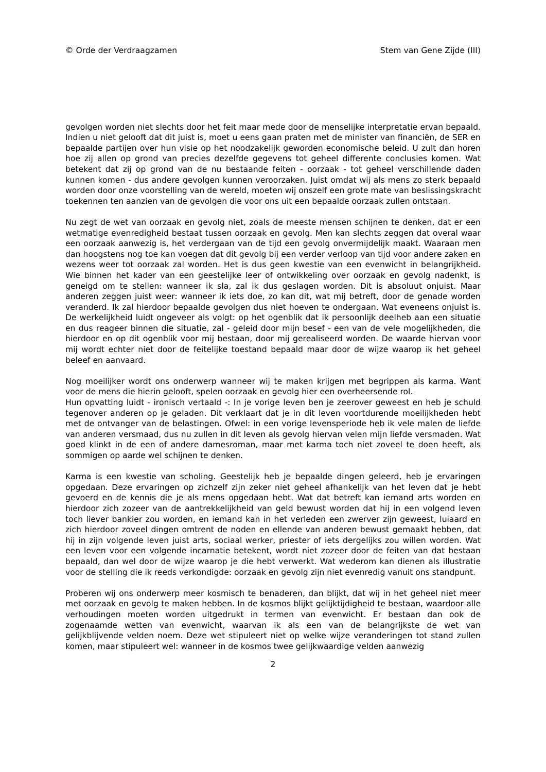© Orde der Verdraagzamen Stem van Gene Zijde (III)
gevolgen worden niet slechts door het feit maar mede door de menselijke interpretatie ervan bepaald. Indien u niet gelooft dat dit juist is, moet u eens gaan praten met de minister van financiën, de SER en bepaalde partijen over hun visie op het noodzakelijk geworden economische beleid. U zult dan horen hoe zij allen op grond van precies dezelfde gegevens tot geheel differente conclusies komen. Wat betekent dat zij op grond van de nu bestaande feiten - oorzaak - tot geheel verschillende daden kunnen komen - dus andere gevolgen kunnen veroorzaken. Juist omdat wij als mens zo sterk bepaald worden door onze voorstelling van de wereld, moeten wij onszelf een grote mate van beslissingskracht toekennen ten aanzien van de gevolgen die voor ons uit een bepaalde oorzaak zullen ontstaan.
Nu zegt de wet van oorzaak en gevolg niet, zoals de meeste mensen schijnen te denken, dat er een wetmatige evenredigheid bestaat tussen oorzaak en gevolg. Men kan slechts zeggen dat overal waar een oorzaak aanwezig is, het verdergaan van de tijd een gevolg onvermijdelijk maakt. Waaraan men dan hoogstens nog toe kan voegen dat dit gevolg bij een verder verloop van tijd voor andere zaken en wezens weer tot oorzaak zal worden. Het is dus geen kwestie van een evenwicht in belangrijkheid. Wie binnen het kader van een geestelijke leer of ontwikkeling over oorzaak en gevolg nadenkt, is geneigd om te stellen: wanneer ik sla, zal ik dus geslagen worden. Dit is absoluut onjuist. Maar anderen zeggen juist weer: wanneer ik iets doe, zo kan dit, wat mij betreft, door de genade worden veranderd. Ik zal hierdoor bepaalde gevolgen dus niet hoeven te ondergaan. Wat eveneens onjuist is. De werkelijkheid luidt ongeveer als volgt: op het ogenblik dat ik persoonlijk deelheb aan een situatie en dus reageer binnen die situatie, zal - geleid door mijn besef - een van de vele mogelijkheden, die hierdoor en op dit ogenblik voor mij bestaan, door mij gerealiseerd worden. De waarde hiervan voor mij wordt echter niet door de feitelijke toestand bepaald maar door de wijze waarop ik het geheel beleef en aanvaard.
Nog moeilijker wordt ons onderwerp wanneer wij te maken krijgen met begrippen als karma. Want voor de mens die hierin gelooft, spelen oorzaak en gevolg hier een overheersende rol.
Hun opvatting luidt - ironisch vertaald -: In je vorige leven ben je zeerover geweest en heb je schuld tegenover anderen op je geladen. Dit verklaart dat je in dit leven voortdurende moeilijkheden hebt met de ontvanger van de belastingen. Ofwel: in een vorige levensperiode heb ik vele malen de liefde van anderen versmaad, dus nu zullen in dit leven als gevolg hiervan velen mijn liefde versmaden. Wat goed klinkt in de een of andere damesroman, maar met karma toch niet zoveel te doen heeft, als sommigen op aarde wel schijnen te denken.
Karma is een kwestie van scholing. Geestelijk heb je bepaalde dingen geleerd, heb je ervaringen opgedaan. Deze ervaringen op zichzelf zijn zeker niet geheel afhankelijk van het leven dat je hebt gevoerd en de kennis die je als mens opgedaan hebt. Wat dat betreft kan iemand arts worden en hierdoor zich zozeer van de aantrekkelijkheid van geld bewust worden dat hij in een volgend leven toch liever bankier zou worden, en iemand kan in het verleden een zwerver zijn geweest, luiaard en zich hierdoor zoveel dingen omtrent de noden en ellende van anderen bewust gemaakt hebben, dat hij in zijn volgende leven juist arts, sociaal werker, priester of iets dergelijks zou willen worden. Wat een leven voor een volgende incarnatie betekent, wordt niet zozeer door de feiten van dat bestaan bepaald, dan wel door de wijze waarop je die hebt verwerkt. Wat wederom kan dienen als illustratie voor de stelling die ik reeds verkondigde: oorzaak en gevolg zijn niet evenredig vanuit ons standpunt.
Proberen wij ons onderwerp meer kosmisch te benaderen, dan blijkt, dat wij in het geheel niet meer met oorzaak en gevolg te maken hebben. In de kosmos blijkt gelijktijdigheid te bestaan, waardoor alle verhoudingen moeten worden uitgedrukt in termen van evenwicht. Er bestaan dan ook de zogenaamde wetten van evenwicht, waarvan ik als een van de belangrijkste de wet van gelijkblijvende velden noem. Deze wet stipuleert niet op welke wijze veranderingen tot stand zullen komen, maar stipuleert wel: wanneer in de kosmos twee gelijkwaardige velden aanwezig
2